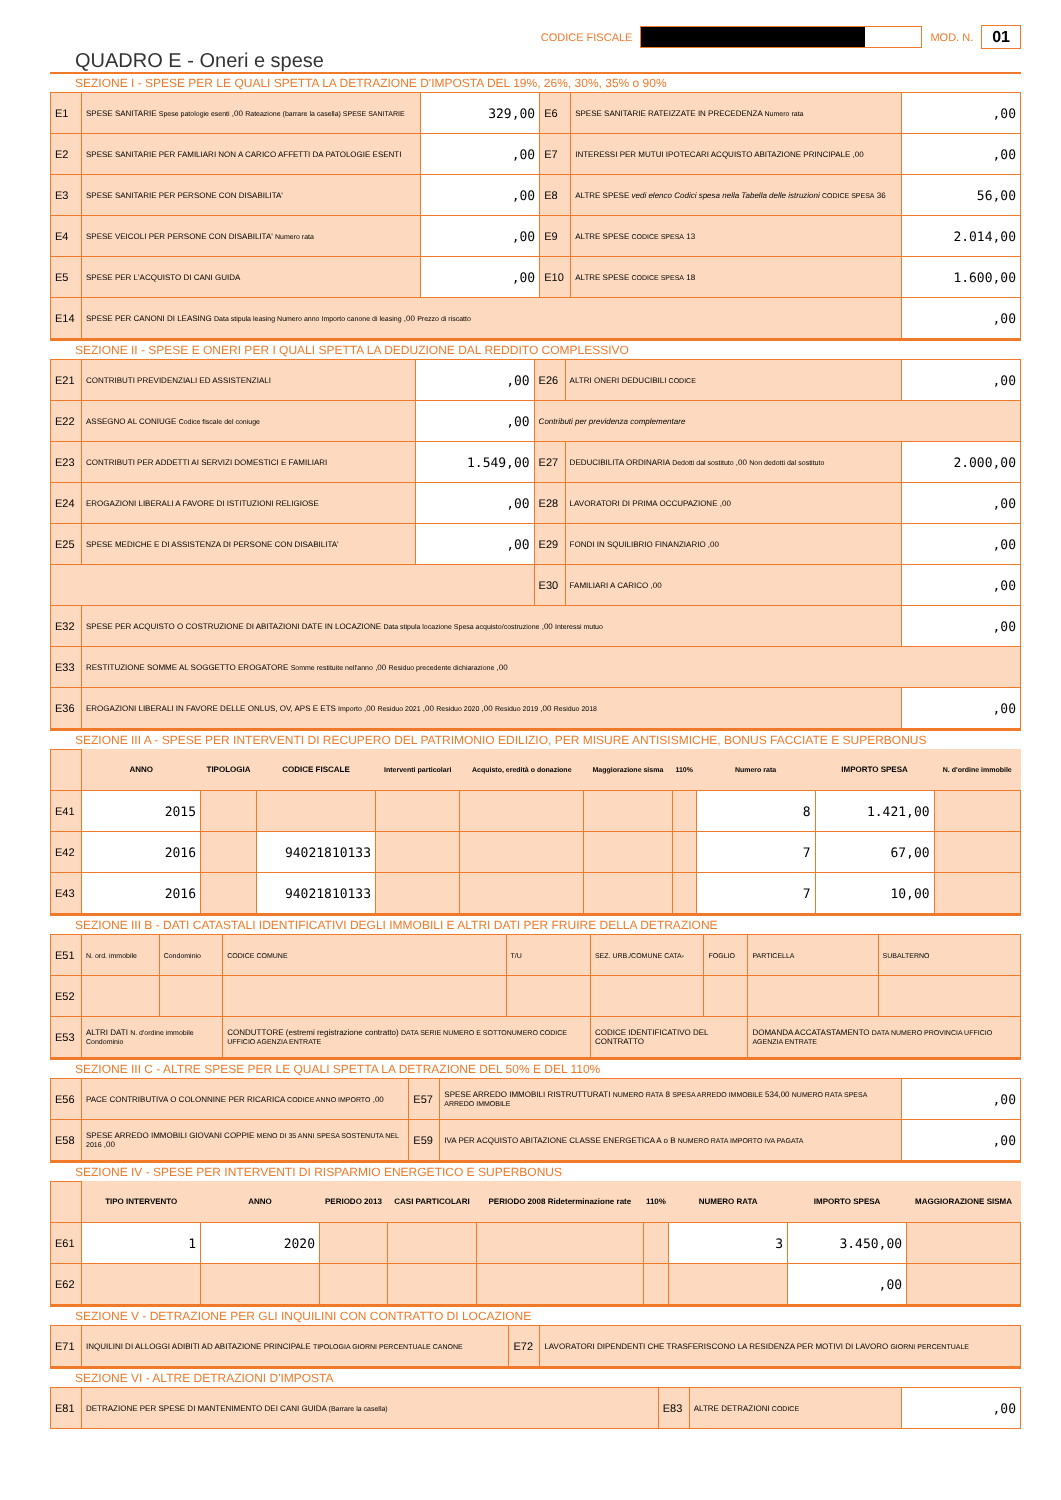CODICE FISCALE MOD. N. 01
QUADRO E - Oneri e spese
SEZIONE I - SPESE PER LE QUALI SPETTA LA DETRAZIONE D'IMPOSTA DEL 19%, 26%, 30%, 35% o 90%
| E1 | SPESE SANITARIE Spese patologie esenti ,00 Rateazione (barrare la casella) SPESE SANITARIE | 329,00 | E6 | SPESE SANITARIE RATEIZZATE IN PRECEDENZA Numero rata | ,00 |
| E2 | SPESE SANITARIE PER FAMILIARI NON A CARICO AFFETTI DA PATOLOGIE ESENTI | ,00 | E7 | INTERESSI PER MUTUI IPOTECARI ACQUISTO ABITAZIONE PRINCIPALE ,00 | ,00 |
| E3 | SPESE SANITARIE PER PERSONE CON DISABILITA' | ,00 | E8 | ALTRE SPESE vedi elenco Codici spesa nella Tabella delle istruzioni CODICE SPESA 36 | 56,00 |
| E4 | SPESE VEICOLI PER PERSONE CON DISABILITA' Numero rata | ,00 | E9 | ALTRE SPESE CODICE SPESA 13 | 2.014,00 |
| E5 | SPESE PER L'ACQUISTO DI CANI GUIDA | ,00 | E10 | ALTRE SPESE CODICE SPESA 18 | 1.600,00 |
| E14 | SPESE PER CANONI DI LEASING Data stipula leasing Numero anno Importo canone di leasing ,00 Prezzo di riscatto | | | | ,00 |
SEZIONE II - SPESE E ONERI PER I QUALI SPETTA LA DEDUZIONE DAL REDDITO COMPLESSIVO
| E21 | CONTRIBUTI PREVIDENZIALI ED ASSISTENZIALI | ,00 | E26 | ALTRI ONERI DEDUCIBILI CODICE | ,00 |
| E22 | ASSEGNO AL CONIUGE Codice fiscale del coniuge | ,00 | Contributi per previdenza complementare | | |
| E23 | CONTRIBUTI PER ADDETTI AI SERVIZI DOMESTICI E FAMILIARI | 1.549,00 | E27 | DEDUCIBILITA ORDINARIA Dedotti dal sostituto ,00 Non dedotti dal sostituto | 2.000,00 |
| E24 | EROGAZIONI LIBERALI A FAVORE DI ISTITUZIONI RELIGIOSE | ,00 | E28 | LAVORATORI DI PRIMA OCCUPAZIONE ,00 | ,00 |
| E25 | SPESE MEDICHE E DI ASSISTENZA DI PERSONE CON DISABILITA' | ,00 | E29 | FONDI IN SQUILIBRIO FINANZIARIO ,00 | ,00 |
| | | | E30 | FAMILIARI A CARICO ,00 | ,00 |
| E32 | SPESE PER ACQUISTO O COSTRUZIONE DI ABITAZIONI DATE IN LOCAZIONE Data stipula locazione Spesa acquisto/costruzione ,00 Interessi mutuo | | | | ,00 |
| E33 | RESTITUZIONE SOMME AL SOGGETTO EROGATORE Somme restituite nell'anno ,00 Residuo precedente dichiarazione ,00 | | | | |
| E36 | EROGAZIONI LIBERALI IN FAVORE DELLE ONLUS, OV, APS E ETS Importo ,00 Residuo 2021 ,00 Residuo 2020 ,00 Residuo 2019 ,00 Residuo 2018 | | | | ,00 |
SEZIONE III A - SPESE PER INTERVENTI DI RECUPERO DEL PATRIMONIO EDILIZIO, PER MISURE ANTISISMICHE, BONUS FACCIATE E SUPERBONUS
| | ANNO | TIPOLOGIA | CODICE FISCALE | Interventi particolari | Acquisto, eredità o donazione | Maggiorazione sisma | 110% | Numero rata | IMPORTO SPESA | N. d'ordine immobile |
| E41 | 2015 | | | | | | | 8 | 1.421,00 | |
| E42 | 2016 | | 94021810133 | | | | | 7 | 67,00 | |
| E43 | 2016 | | 94021810133 | | | | | 7 | 10,00 | |
SEZIONE III B - DATI CATASTALI IDENTIFICATIVI DEGLI IMMOBILI E ALTRI DATI PER FRUIRE DELLA DETRAZIONE
| E51 | N. ord. immobile | Condominio | CODICE COMUNE | T/U | SEZ. URB./COMUNE CATA- | FOGLIO | PARTICELLA | SUBALTERNO |
| E52 | | | | | | | | |
| E53 | ALTRI DATI N. d'ordine immobile Condominio | | CONDUTTORE (estremi registrazione contratto) DATA SERIE NUMERO E SOTTONUMERO CODICE UFFICIO AGENZIA ENTRATE | | CODICE IDENTIFICATIVO DEL CONTRATTO | | DOMANDA ACCATASTAMENTO DATA NUMERO PROVINCIA UFFICIO AGENZIA ENTRATE | |
SEZIONE III C - ALTRE SPESE PER LE QUALI SPETTA LA DETRAZIONE DEL 50% E DEL 110%
| E56 | PACE CONTRIBUTIVA O COLONNINE PER RICARICA CODICE ANNO IMPORTO ,00 | E57 | SPESE ARREDO IMMOBILI RISTRUTTURATI NUMERO RATA 8 SPESA ARREDO IMMOBILE 534,00 NUMERO RATA SPESA ARREDO IMMOBILE | ,00 |
| E58 | SPESE ARREDO IMMOBILI GIOVANI COPPIE MENO DI 35 ANNI SPESA SOSTENUTA NEL 2016 ,00 | E59 | IVA PER ACQUISTO ABITAZIONE CLASSE ENERGETICA A o B NUMERO RATA IMPORTO IVA PAGATA | ,00 |
SEZIONE IV - SPESE PER INTERVENTI DI RISPARMIO ENERGETICO E SUPERBONUS
| | TIPO INTERVENTO | ANNO | PERIODO 2013 | CASI PARTICOLARI | PERIODO 2008 Rideterminazione rate | 110% | NUMERO RATA | IMPORTO SPESA | MAGGIORAZIONE SISMA |
| E61 | 1 | 2020 | | | | | 3 | 3.450,00 | |
| E62 | | | | | | | | ,00 | |
SEZIONE V - DETRAZIONE PER GLI INQUILINI CON CONTRATTO DI LOCAZIONE
| E71 | INQUILINI DI ALLOGGI ADIBITI AD ABITAZIONE PRINCIPALE TIPOLOGIA GIORNI PERCENTUALE CANONE | E72 | LAVORATORI DIPENDENTI CHE TRASFERISCONO LA RESIDENZA PER MOTIVI DI LAVORO GIORNI PERCENTUALE |
SEZIONE VI - ALTRE DETRAZIONI D'IMPOSTA
| E81 | DETRAZIONE PER SPESE DI MANTENIMENTO DEI CANI GUIDA (Barrare la casella) | E83 | ALTRE DETRAZIONI CODICE | ,00 |